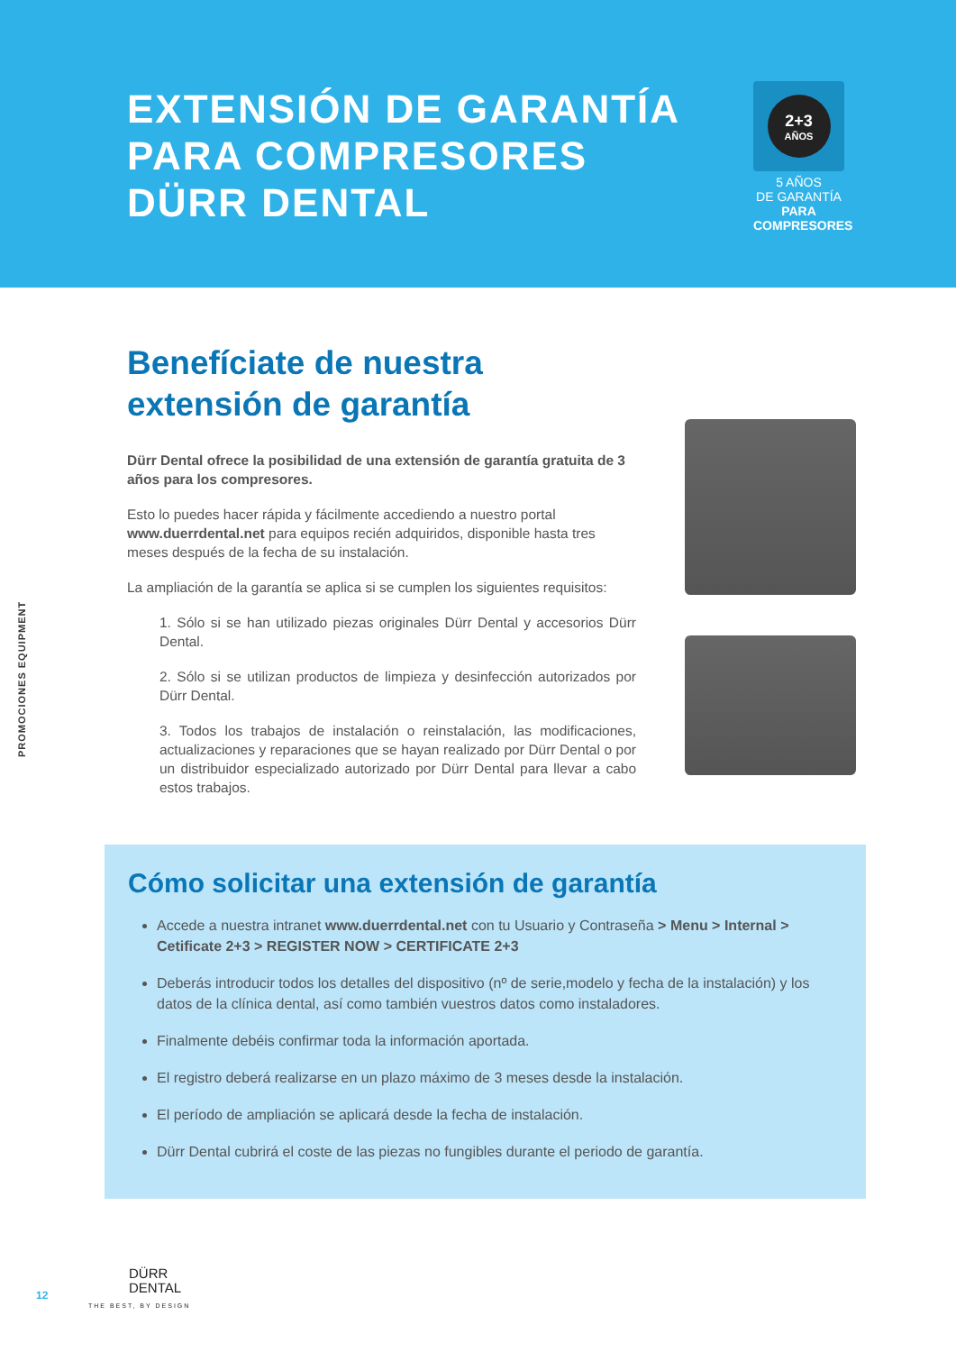EXTENSIÓN DE GARANTÍA
PARA COMPRESORES
DÜRR DENTAL
2+3
AÑOS
5 AÑOS
DE GARANTÍA
PARA
COMPRESORES
PROMOCIONES EQUIPMENT
Benefíciate de nuestra extensión de garantía
Dürr Dental ofrece la posibilidad de una extensión de garantía gratuita de 3 años para los compresores.
Esto lo puedes hacer rápida y fácilmente accediendo a nuestro portal www.duerrdental.net para equipos recién adquiridos, disponible hasta tres meses después de la fecha de su instalación.
La ampliación de la garantía se aplica si se cumplen los siguientes requisitos:
1. Sólo si se han utilizado piezas originales Dürr Dental y accesorios Dürr Dental.
2. Sólo si se utilizan productos de limpieza y desinfección autorizados por Dürr Dental.
3. Todos los trabajos de instalación o reinstalación, las modificaciones, actualizaciones y reparaciones que se hayan realizado por Dürr Dental o por un distribuidor especializado autorizado por Dürr Dental para llevar a cabo estos trabajos.
Cómo solicitar una extensión de garantía
Accede a nuestra intranet www.duerrdental.net con tu Usuario y Contraseña > Menu > Internal > Cetificate 2+3 > REGISTER NOW > CERTIFICATE 2+3
Deberás introducir todos los detalles del dispositivo (nº de serie,modelo y fecha de la instalación) y los datos de la clínica dental, así como también vuestros datos como instaladores.
Finalmente debéis confirmar toda la información aportada.
El registro deberá realizarse en un plazo máximo de 3 meses desde la instalación.
El período de ampliación se aplicará desde la fecha de instalación.
Dürr Dental cubrirá el coste de las piezas no fungibles durante el periodo de garantía.
12
DÜRR
DENTAL
THE BEST, BY DESIGN